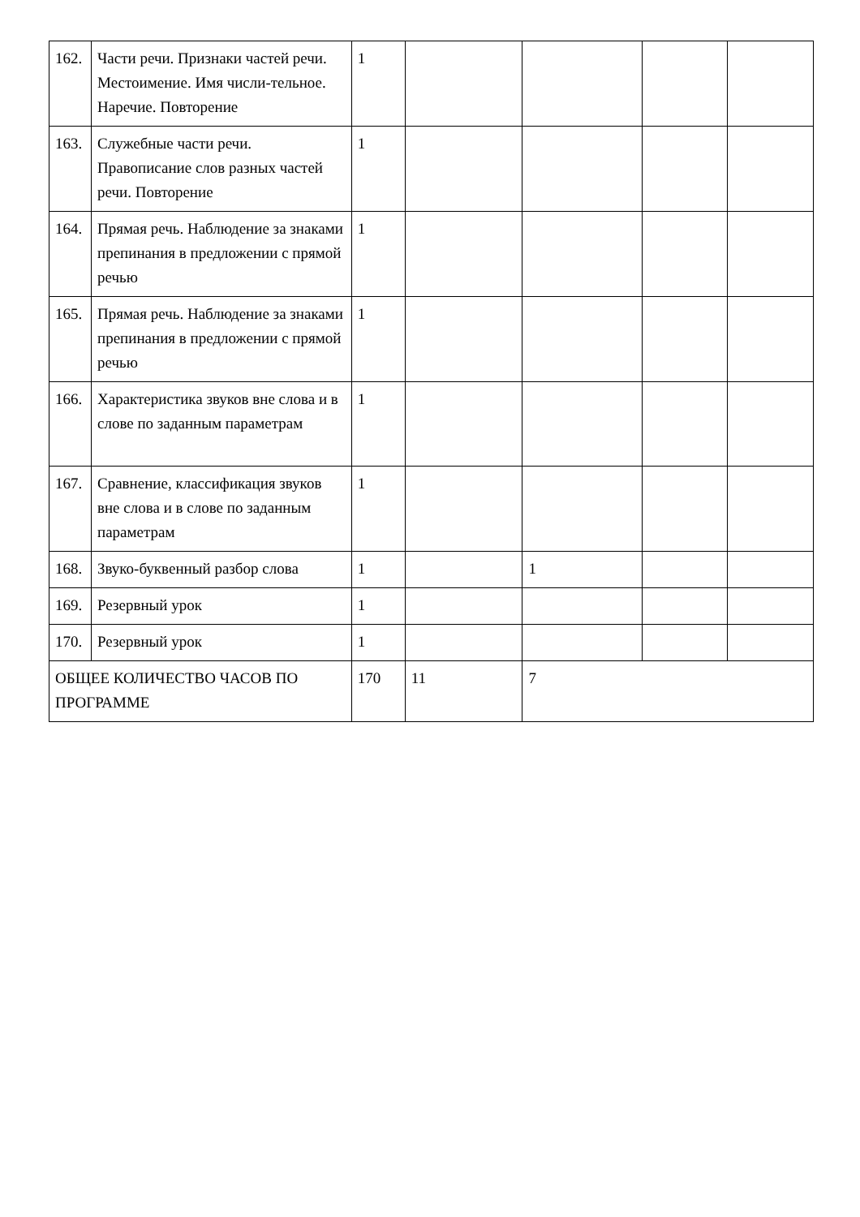| 162. | Части речи. Признаки частей речи. Местоимение. Имя числи-тельное. Наречие. Повторение | 1 | | | | |
| 163. | Служебные части речи. Правописание слов разных частей речи. Повторение | 1 | | | | |
| 164. | Прямая речь. Наблюдение за знаками препинания в предложении с прямой речью | 1 | | | | |
| 165. | Прямая речь. Наблюдение за знаками препинания в предложении с прямой речью | 1 | | | | |
| 166. | Характеристика звуков вне слова и в слове по заданным параметрам | 1 | | | | |
| 167. | Сравнение, классификация звуков вне слова и в слове по заданным параметрам | 1 | | | | |
| 168. | Звуко-буквенный разбор слова | 1 | | 1 | | |
| 169. | Резервный урок | 1 | | | | |
| 170. | Резервный урок | 1 | | | | |
| ОБЩЕЕ КОЛИЧЕСТВО ЧАСОВ ПО ПРОГРАММЕ | | 170 | 11 | 7 | | |